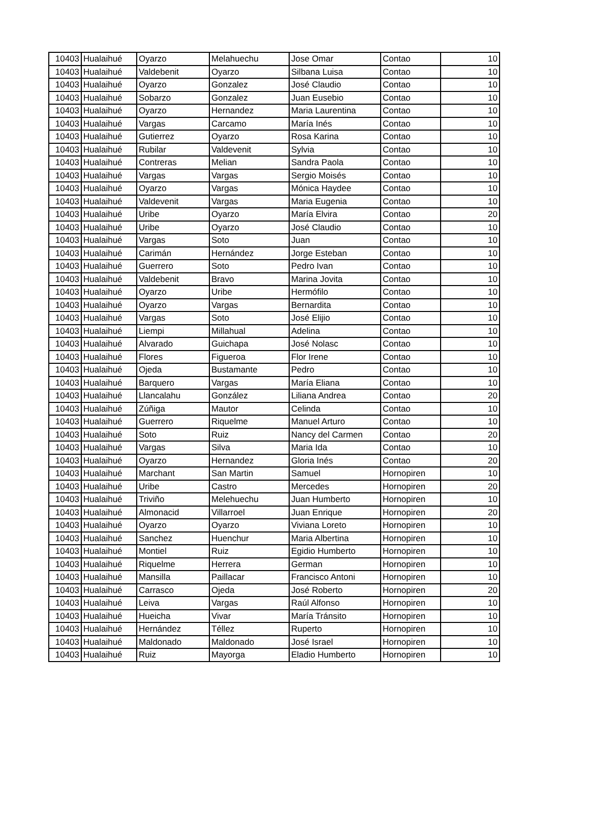| 10403 | Hualaihué | Oyarzo | Melahuechu | Jose Omar | Contao | 10 |
| 10403 | Hualaihué | Valdebenit | Oyarzo | Silbana Luisa | Contao | 10 |
| 10403 | Hualaihué | Oyarzo | Gonzalez | José Claudio | Contao | 10 |
| 10403 | Hualaihué | Sobarzo | Gonzalez | Juan Eusebio | Contao | 10 |
| 10403 | Hualaihué | Oyarzo | Hernandez | Maria Laurentina | Contao | 10 |
| 10403 | Hualaihué | Vargas | Carcamo | María Inés | Contao | 10 |
| 10403 | Hualaihué | Gutierrez | Oyarzo | Rosa Karina | Contao | 10 |
| 10403 | Hualaihué | Rubilar | Valdevenit | Sylvia | Contao | 10 |
| 10403 | Hualaihué | Contreras | Melian | Sandra Paola | Contao | 10 |
| 10403 | Hualaihué | Vargas | Vargas | Sergio Moisés | Contao | 10 |
| 10403 | Hualaihué | Oyarzo | Vargas | Mónica Haydee | Contao | 10 |
| 10403 | Hualaihué | Valdevenit | Vargas | Maria Eugenia | Contao | 10 |
| 10403 | Hualaihué | Uribe | Oyarzo | María Elvira | Contao | 20 |
| 10403 | Hualaihué | Uribe | Oyarzo | José Claudio | Contao | 10 |
| 10403 | Hualaihué | Vargas | Soto | Juan | Contao | 10 |
| 10403 | Hualaihué | Carimán | Hernández | Jorge Esteban | Contao | 10 |
| 10403 | Hualaihué | Guerrero | Soto | Pedro Ivan | Contao | 10 |
| 10403 | Hualaihué | Valdebenit | Bravo | Marina Jovita | Contao | 10 |
| 10403 | Hualaihué | Oyarzo | Uribe | Hermófilo | Contao | 10 |
| 10403 | Hualaihué | Oyarzo | Vargas | Bernardita | Contao | 10 |
| 10403 | Hualaihué | Vargas | Soto | José Elijio | Contao | 10 |
| 10403 | Hualaihué | Liempi | Millahual | Adelina | Contao | 10 |
| 10403 | Hualaihué | Alvarado | Guichapa | José Nolasc | Contao | 10 |
| 10403 | Hualaihué | Flores | Figueroa | Flor Irene | Contao | 10 |
| 10403 | Hualaihué | Ojeda | Bustamante | Pedro | Contao | 10 |
| 10403 | Hualaihué | Barquero | Vargas | María Eliana | Contao | 10 |
| 10403 | Hualaihué | Llancalahu | González | Liliana Andrea | Contao | 20 |
| 10403 | Hualaihué | Zúñiga | Mautor | Celinda | Contao | 10 |
| 10403 | Hualaihué | Guerrero | Riquelme | Manuel Arturo | Contao | 10 |
| 10403 | Hualaihué | Soto | Ruiz | Nancy del Carmen | Contao | 20 |
| 10403 | Hualaihué | Vargas | Silva | Maria Ida | Contao | 10 |
| 10403 | Hualaihué | Oyarzo | Hernandez | Gloria Inés | Contao | 20 |
| 10403 | Hualaihué | Marchant | San Martin | Samuel | Hornopiren | 10 |
| 10403 | Hualaihué | Uribe | Castro | Mercedes | Hornopiren | 20 |
| 10403 | Hualaihué | Triviño | Melehuechu | Juan Humberto | Hornopiren | 10 |
| 10403 | Hualaihué | Almonacid | Villarroel | Juan Enrique | Hornopiren | 20 |
| 10403 | Hualaihué | Oyarzo | Oyarzo | Viviana Loreto | Hornopiren | 10 |
| 10403 | Hualaihué | Sanchez | Huenchur | Maria Albertina | Hornopiren | 10 |
| 10403 | Hualaihué | Montiel | Ruiz | Egidio Humberto | Hornopiren | 10 |
| 10403 | Hualaihué | Riquelme | Herrera | German | Hornopiren | 10 |
| 10403 | Hualaihué | Mansilla | Paillacar | Francisco Antoni | Hornopiren | 10 |
| 10403 | Hualaihué | Carrasco | Ojeda | José Roberto | Hornopiren | 20 |
| 10403 | Hualaihué | Leiva | Vargas | Raúl Alfonso | Hornopiren | 10 |
| 10403 | Hualaihué | Hueicha | Vivar | María Tránsito | Hornopiren | 10 |
| 10403 | Hualaihué | Hernández | Téllez | Ruperto | Hornopiren | 10 |
| 10403 | Hualaihué | Maldonado | Maldonado | José Israel | Hornopiren | 10 |
| 10403 | Hualaihué | Ruiz | Mayorga | Eladio Humberto | Hornopiren | 10 |